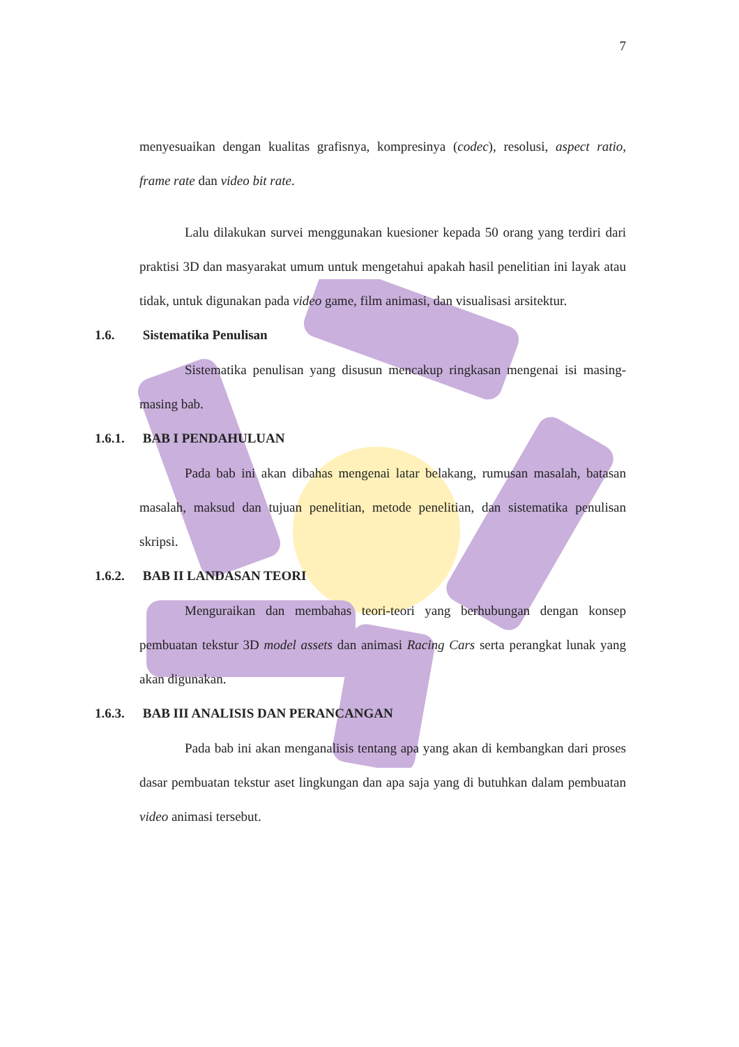7
menyesuaikan dengan kualitas grafisnya, kompresinya (codec), resolusi, aspect ratio, frame rate dan video bit rate.
Lalu dilakukan survei menggunakan kuesioner kepada 50 orang yang terdiri dari praktisi 3D dan masyarakat umum untuk mengetahui apakah hasil penelitian ini layak atau tidak, untuk digunakan pada video game, film animasi, dan visualisasi arsitektur.
1.6. Sistematika Penulisan
Sistematika penulisan yang disusun mencakup ringkasan mengenai isi masing-masing bab.
1.6.1. BAB I PENDAHULUAN
Pada bab ini akan dibahas mengenai latar belakang, rumusan masalah, batasan masalah, maksud dan tujuan penelitian, metode penelitian, dan sistematika penulisan skripsi.
1.6.2. BAB II LANDASAN TEORI
Menguraikan dan membahas teori-teori yang berhubungan dengan konsep pembuatan tekstur 3D model assets dan animasi Racing Cars serta perangkat lunak yang akan digunakan.
1.6.3. BAB III ANALISIS DAN PERANCANGAN
Pada bab ini akan menganalisis tentang apa yang akan di kembangkan dari proses dasar pembuatan tekstur aset lingkungan dan apa saja yang di butuhkan dalam pembuatan video animasi tersebut.